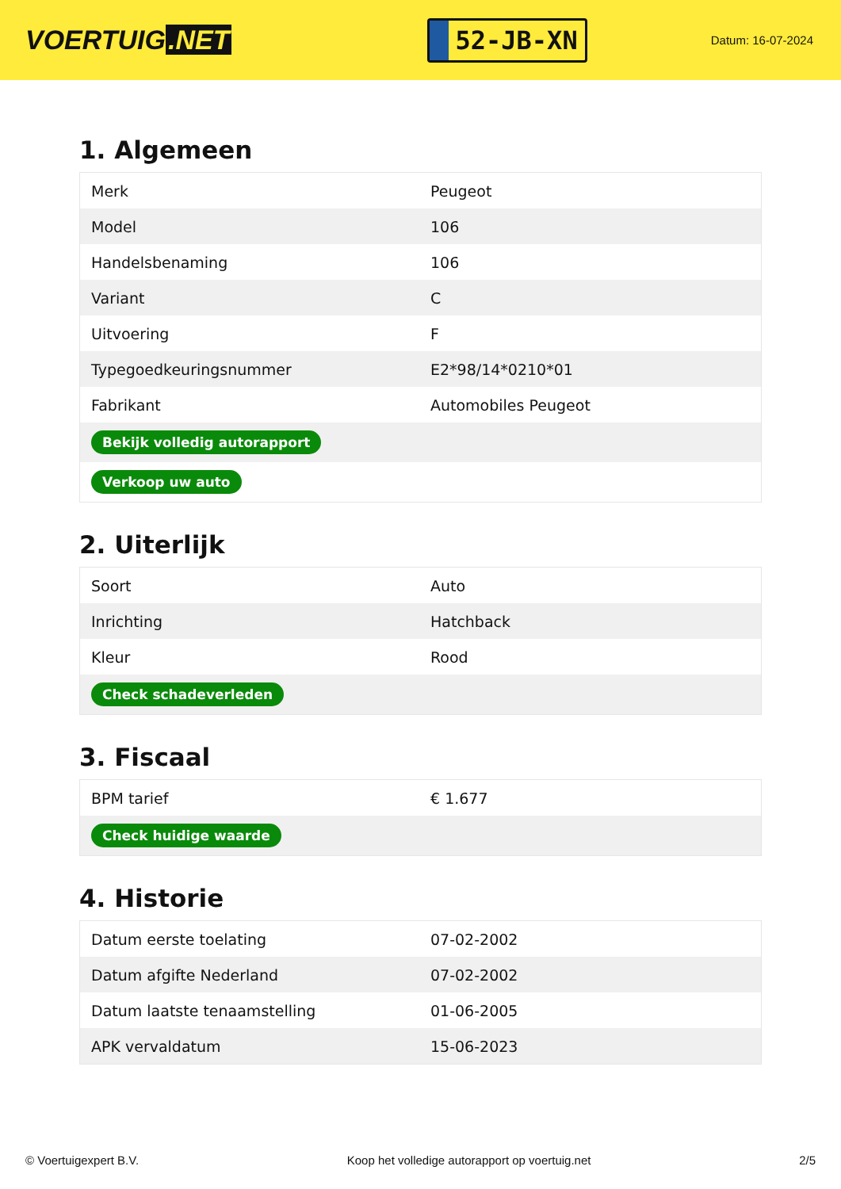VOERTUIG.NET
52-JB-XN
Datum: 16-07-2024
1. Algemeen
| Merk | Peugeot |
| Model | 106 |
| Handelsbenaming | 106 |
| Variant | C |
| Uitvoering | F |
| Typegoedkeuringsnummer | E2*98/14*0210*01 |
| Fabrikant | Automobiles Peugeot |
| Bekijk volledig autorapport | |
| Verkoop uw auto | |
2. Uiterlijk
| Soort | Auto |
| Inrichting | Hatchback |
| Kleur | Rood |
| Check schadeverleden | |
3. Fiscaal
| BPM tarief | € 1.677 |
| Check huidige waarde | |
4. Historie
| Datum eerste toelating | 07-02-2002 |
| Datum afgifte Nederland | 07-02-2002 |
| Datum laatste tenaamstelling | 01-06-2005 |
| APK vervaldatum | 15-06-2023 |
© Voertuigexpert B.V. Koop het volledige autorapport op voertuig.net 2/5